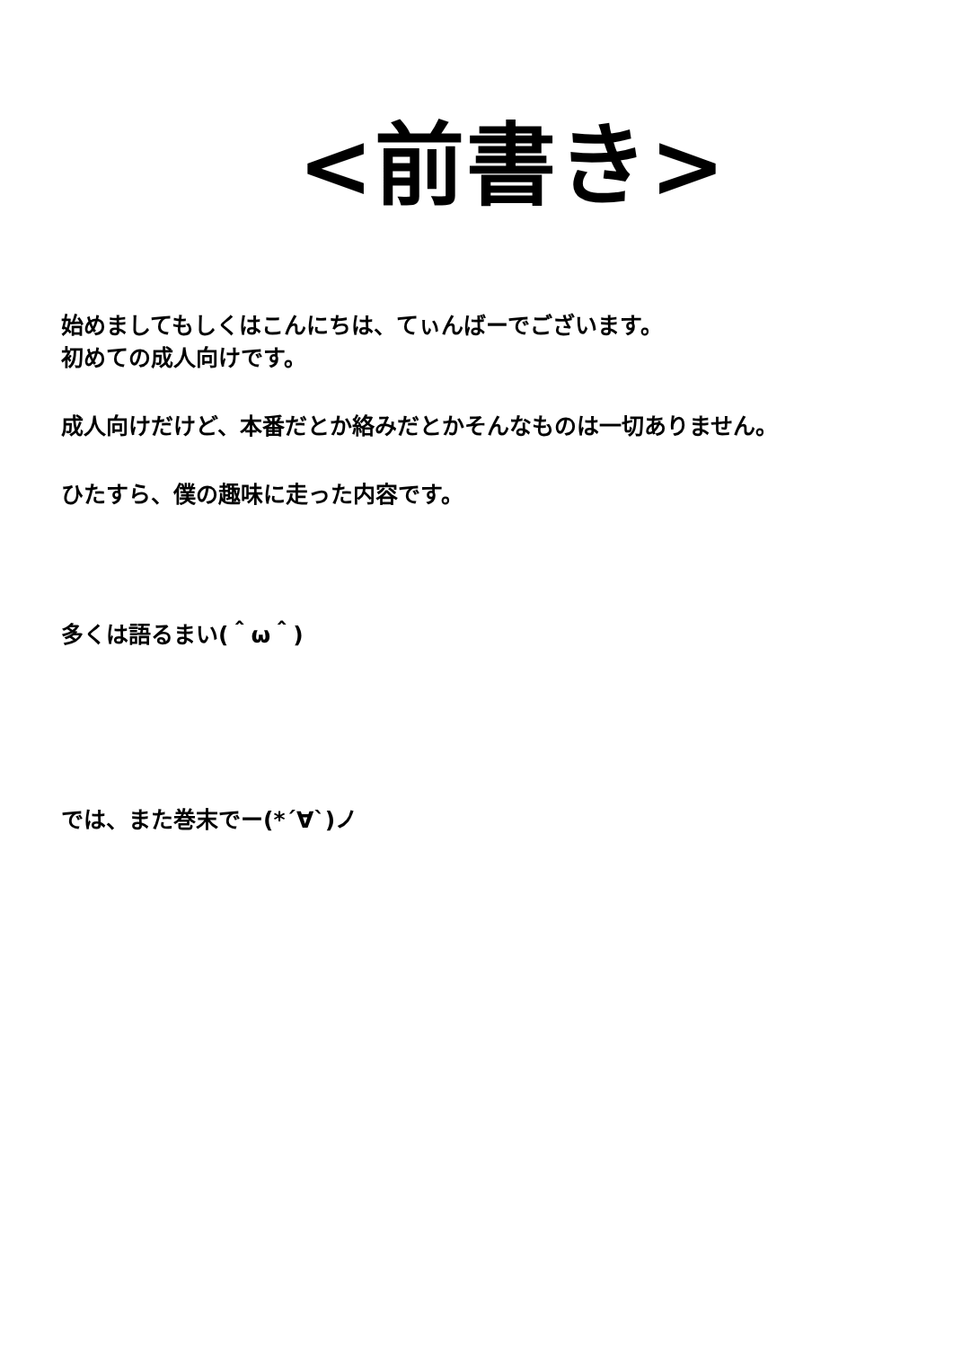<前書き>
始めましてもしくはこんにちは、てぃんばーでございます。
初めての成人向けです。
成人向けだけど、本番だとか絡みだとかそんなものは一切ありません。
ひたすら、僕の趣味に走った内容です。
多くは語るまい(＾ω＾)
では、また巻末でー(*´∀`)ノ